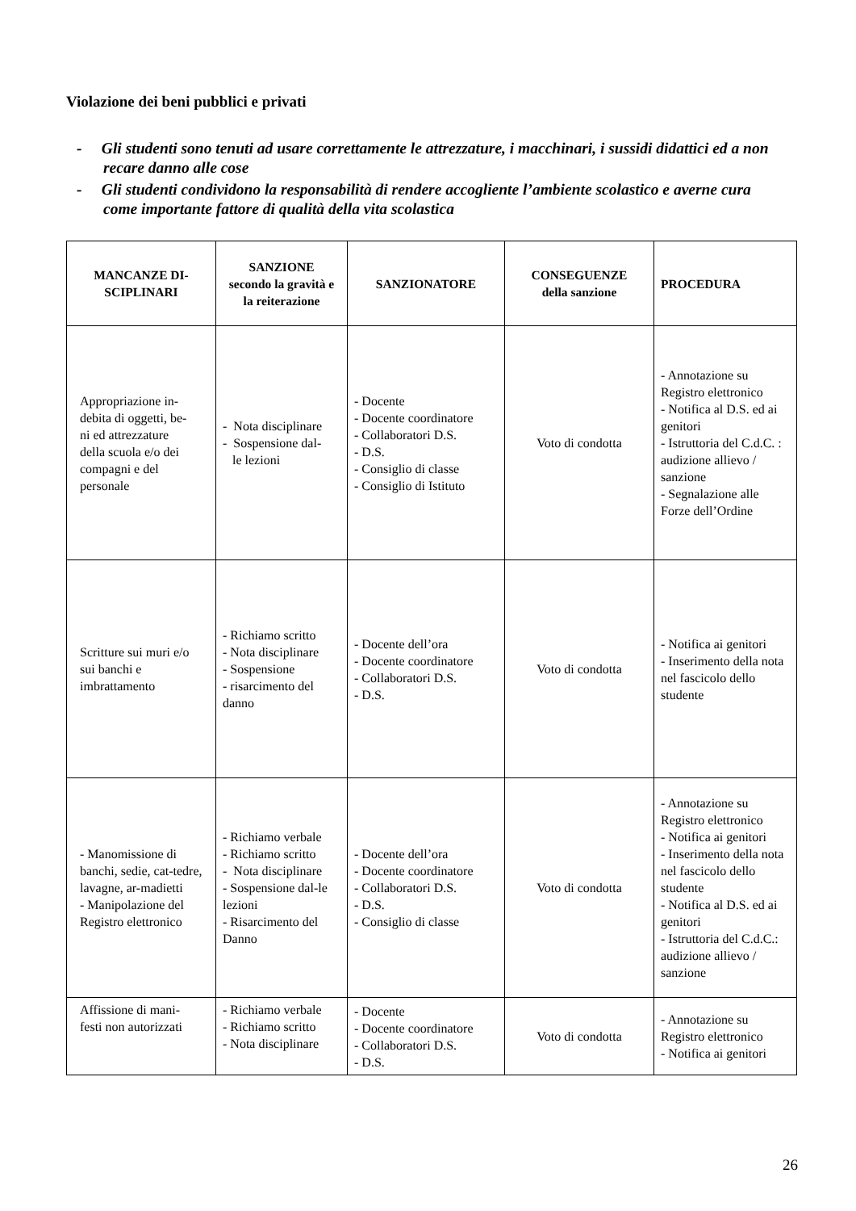Violazione dei beni pubblici e privati
- Gli studenti sono tenuti ad usare correttamente le attrezzature, i macchinari, i sussidi didattici ed a non recare danno alle cose
- Gli studenti condividono la responsabilità di rendere accogliente l’ambiente scolastico e averne cura come importante fattore di qualità della vita scolastica
| MANCANZE DI- SCIPLINARI | SANZIONE secondo la gravità e la reiterazione | SANZIONATORE | CONSEGUENZE della sanzione | PROCEDURA |
| --- | --- | --- | --- | --- |
| Appropriazione in- debita di oggetti, be- ni ed attrezzature della scuola e/o dei compagni e del personale | - Nota disciplinare - Sospensione dal- le lezioni | - Docente - Docente coordinatore - Collaboratori D.S. - D.S. - Consiglio di classe - Consiglio di Istituto | Voto di condotta | - Annotazione su Registro elettronico - Notifica al D.S. ed ai genitori - Istruttoria del C.d.C. : audizione allievo / sanzione - Segnalazione alle Forze dell’Ordine |
| Scritture sui muri e/o sui banchi e imbrattamento | - Richiamo scritto - Nota disciplinare - Sospensione - risarcimento del danno | - Docente dell’ora - Docente coordinatore - Collaboratori D.S. - D.S. | Voto di condotta | - Notifica ai genitori - Inserimento della nota nel fascicolo dello studente |
| - Manomissione di banchi, sedie, cat-tedre, lavagne, ar-madietti - Manipolazione del Registro elettronico | - Richiamo verbale - Richiamo scritto - Nota disciplinare - Sospensione dal-le lezioni - Risarcimento del Danno | - Docente dell’ora - Docente coordinatore - Collaboratori D.S. - D.S. - Consiglio di classe | Voto di condotta | - Annotazione su Registro elettronico - Notifica ai genitori - Inserimento della nota nel fascicolo dello studente - Notifica al D.S. ed ai genitori - Istruttoria del C.d.C.: audizione allievo / sanzione |
| Affissione di mani- festi non autorizzati | - Richiamo verbale - Richiamo scritto - Nota disciplinare | - Docente - Docente coordinatore - Collaboratori D.S. - D.S. | Voto di condotta | - Annotazione su Registro elettronico - Notifica ai genitori |
26